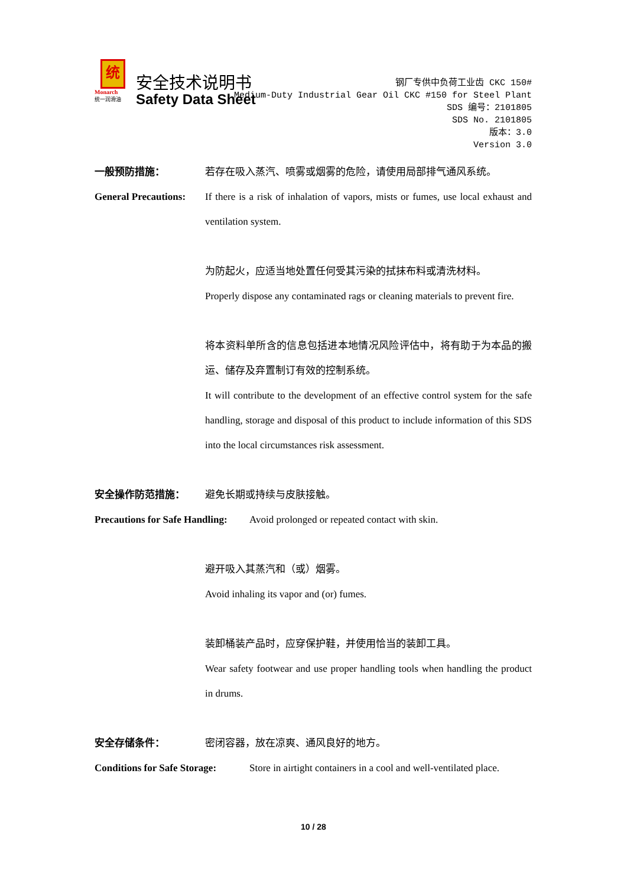统
Monarch
统一润滑油
安全技术说明书
Safety Data Sheet
钢厂专供中负荷工业齿 CKC 150#
Medium-Duty Industrial Gear Oil CKC #150 for Steel Plant
SDS 编号：2101805
SDS No. 2101805
版本：3.0
Version 3.0
一般预防措施： 若存在吸入蒸汽、喷雾或烟雾的危险，请使用局部排气通风系统。
General Precautions:
If there is a risk of inhalation of vapors, mists or fumes, use local exhaust and ventilation system.
为防起火，应适当地处置任何受其污染的拭抹布料或清洗材料。
Properly dispose any contaminated rags or cleaning materials to prevent fire.
将本资料单所含的信息包括进本地情况风险评估中，将有助于为本品的搬运、储存及弃置制订有效的控制系统。
It will contribute to the development of an effective control system for the safe handling, storage and disposal of this product to include information of this SDS into the local circumstances risk assessment.
安全操作防范措施： 避免长期或持续与皮肤接触。
Precautions for Safe Handling:
Avoid prolonged or repeated contact with skin.
避开吸入其蒸汽和（或）烟雾。
Avoid inhaling its vapor and (or) fumes.
装卸桶装产品时，应穿保护鞋，并使用恰当的装卸工具。
Wear safety footwear and use proper handling tools when handling the product in drums.
安全存储条件： 密闭容器，放在凉爽、通风良好的地方。
Conditions for Safe Storage:
Store in airtight containers in a cool and well-ventilated place.
10 / 28